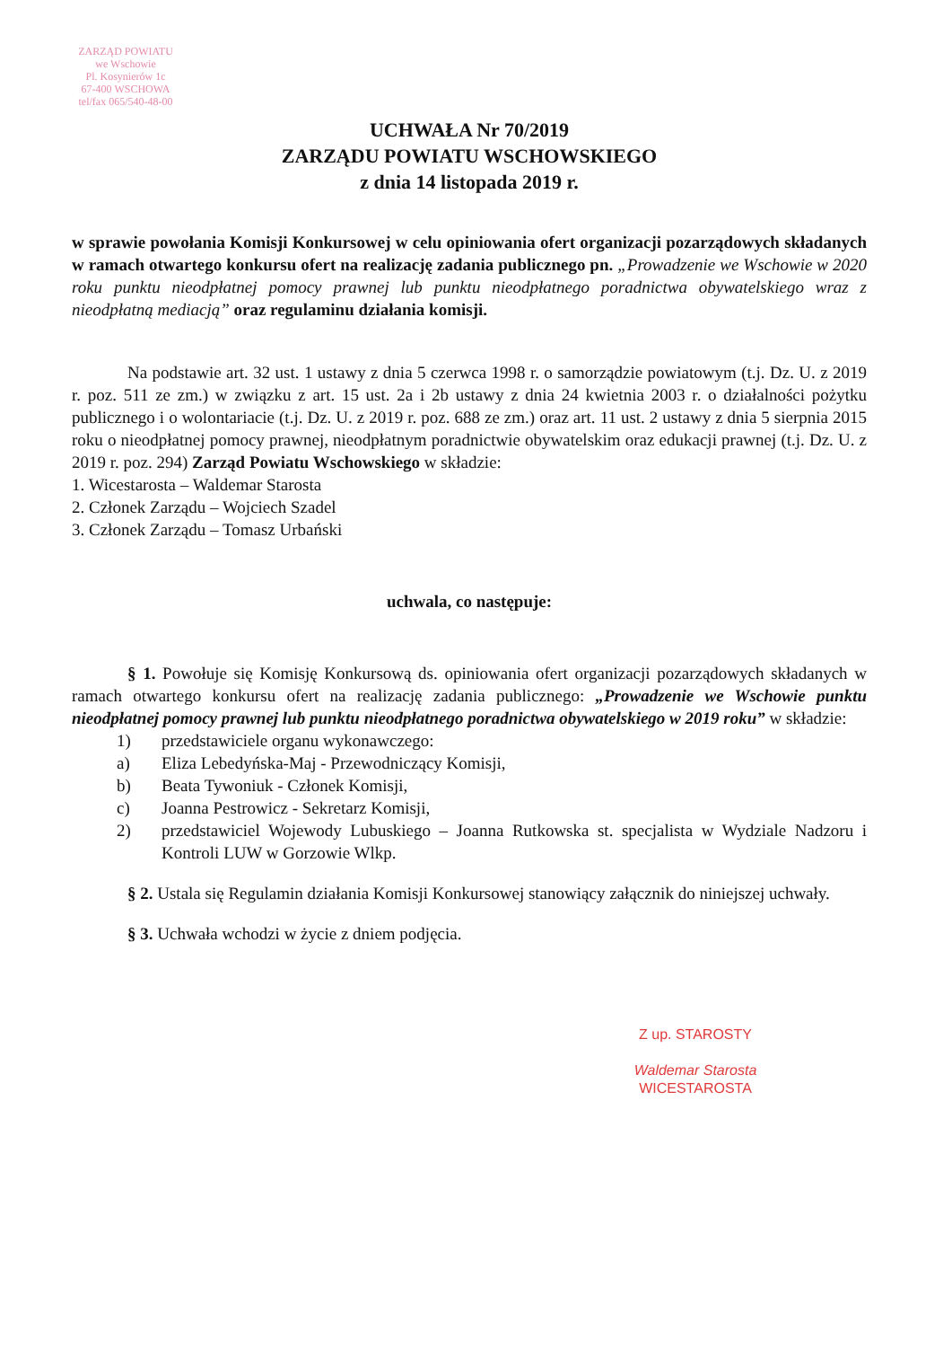ZARZĄD POWIATU
we Wschowie
Pl. Kosynierów 1c
67-400 WSCHOWA
tel/fax 065/540-48-00
UCHWAŁA Nr 70/2019
ZARZĄDU POWIATU WSCHOWSKIEGO
z dnia 14 listopada 2019 r.
w sprawie powołania Komisji Konkursowej w celu opiniowania ofert organizacji pozarządowych składanych w ramach otwartego konkursu ofert na realizację zadania publicznego pn. „Prowadzenie we Wschowie w 2020 roku punktu nieodpłatnej pomocy prawnej lub punktu nieodpłatnego poradnictwa obywatelskiego wraz z nieodpłatną mediacją” oraz regulaminu działania komisji.
Na podstawie art. 32 ust. 1 ustawy z dnia 5 czerwca 1998 r. o samorządzie powiatowym (t.j. Dz. U. z 2019 r. poz. 511 ze zm.) w związku z art. 15 ust. 2a i 2b ustawy z dnia 24 kwietnia 2003 r. o działalności pożytku publicznego i o wolontariacie (t.j. Dz. U. z 2019 r. poz. 688 ze zm.) oraz art. 11 ust. 2 ustawy z dnia 5 sierpnia 2015 roku o nieodpłatnej pomocy prawnej, nieodpłatnym poradnictwie obywatelskim oraz edukacji prawnej (t.j. Dz. U. z 2019 r. poz. 294) Zarząd Powiatu Wschowskiego w składzie:
1. Wicestarosta – Waldemar Starosta
2. Członek Zarządu – Wojciech Szadel
3. Członek Zarządu – Tomasz Urbański
uchwala, co następuje:
§ 1. Powołuje się Komisję Konkursową ds. opiniowania ofert organizacji pozarządowych składanych w ramach otwartego konkursu ofert na realizację zadania publicznego: „Prowadzenie we Wschowie punktu nieodpłatnej pomocy prawnej lub punktu nieodpłatnego poradnictwa obywatelskiego w 2019 roku” w składzie:
1) przedstawiciele organu wykonawczego:
a) Eliza Lebedyńska-Maj - Przewodniczący Komisji,
b) Beata Tywoniuk - Członek Komisji,
c) Joanna Pestrowicz - Sekretarz Komisji,
2) przedstawiciel Wojewody Lubuskiego – Joanna Rutkowska st. specjalista w Wydziale Nadzoru i Kontroli LUW w Gorzowie Wlkp.
§ 2. Ustala się Regulamin działania Komisji Konkursowej stanowiący załącznik do niniejszej uchwały.
§ 3. Uchwała wchodzi w życie z dniem podjęcia.
Z up. STAROSTY
Waldemar Starosta
WICESTAROSTA